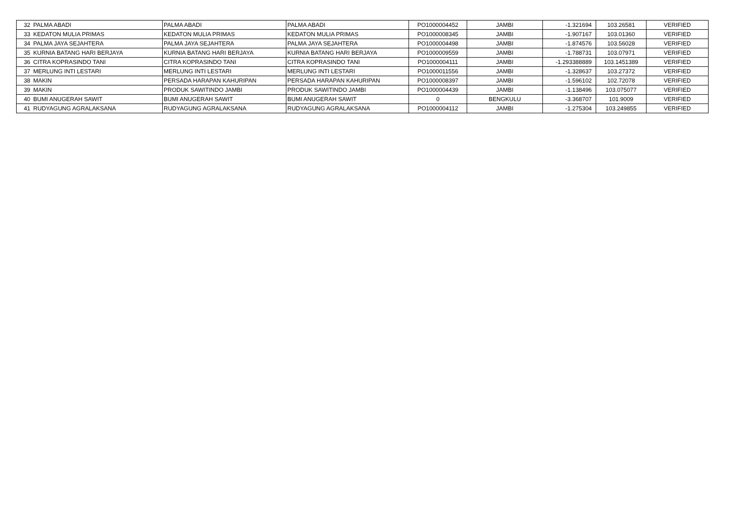| 32 | PALMA ABADI | PALMA ABADI | PALMA ABADI | PO1000004452 | JAMBI | -1.321694 | 103.26581 | VERIFIED |
| 33 | KEDATON MULIA PRIMAS | KEDATON MULIA PRIMAS | KEDATON MULIA PRIMAS | PO1000008345 | JAMBI | -1.907167 | 103.01360 | VERIFIED |
| 34 | PALMA JAYA SEJAHTERA | PALMA JAYA SEJAHTERA | PALMA JAYA SEJAHTERA | PO1000004498 | JAMBI | -1.874576 | 103.56028 | VERIFIED |
| 35 | KURNIA BATANG HARI BERJAYA | KURNIA BATANG HARI BERJAYA | KURNIA BATANG HARI BERJAYA | PO1000009559 | JAMBI | -1.788731 | 103.07971 | VERIFIED |
| 36 | CITRA KOPRASINDO TANI | CITRA KOPRASINDO TANI | CITRA KOPRASINDO TANI | PO1000004111 | JAMBI | -1.293388889 | 103.1451389 | VERIFIED |
| 37 | MERLUNG INTI LESTARI | MERLUNG INTI LESTARI | MERLUNG INTI LESTARI | PO1000011556 | JAMBI | -1.328637 | 103.27372 | VERIFIED |
| 38 | MAKIN | PERSADA HARAPAN KAHURIPAN | PERSADA HARAPAN KAHURIPAN | PO1000008397 | JAMBI | -1.596102 | 102.72078 | VERIFIED |
| 39 | MAKIN | PRODUK SAWITINDO JAMBI | PRODUK SAWITINDO JAMBI | PO1000004439 | JAMBI | -1.138496 | 103.075077 | VERIFIED |
| 40 | BUMI ANUGERAH SAWIT | BUMI ANUGERAH SAWIT | BUMI ANUGERAH SAWIT | 0 | BENGKULU | -3.368707 | 101.9009 | VERIFIED |
| 41 | RUDYAGUNG AGRALAKSANA | RUDYAGUNG AGRALAKSANA | RUDYAGUNG AGRALAKSANA | PO1000004112 | JAMBI | -1.275304 | 103.249855 | VERIFIED |